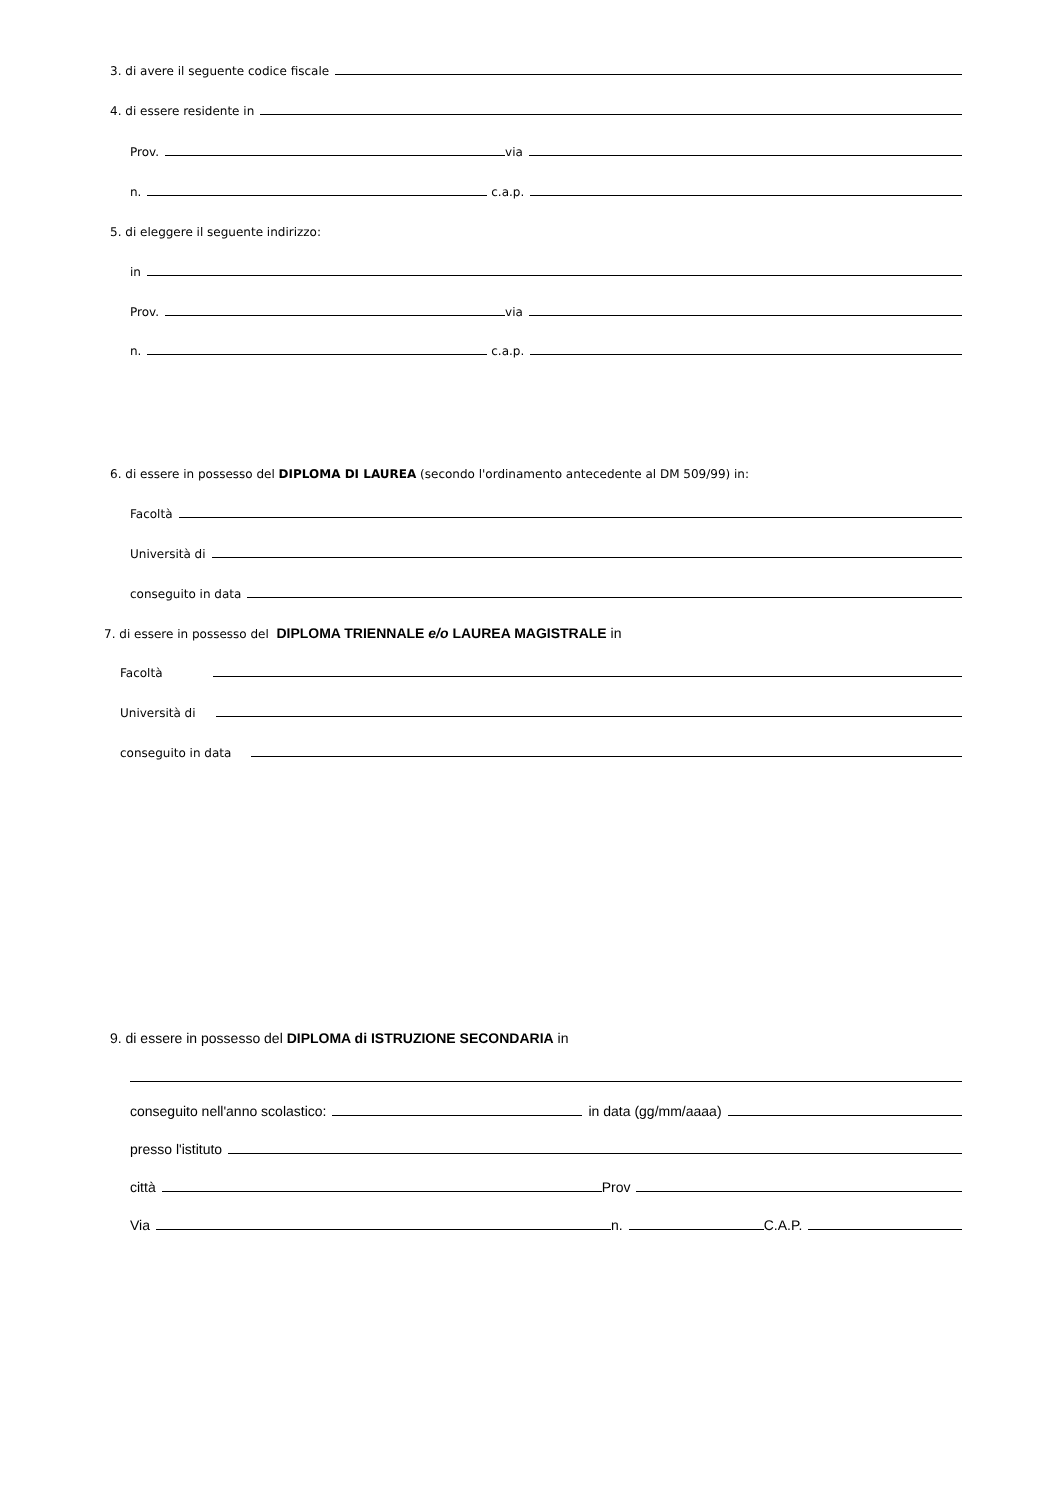3. di avere il seguente codice fiscale
4. di essere residente in
Prov. via
n. c.a.p.
5. di eleggere il seguente indirizzo:
in
Prov. via
n. c.a.p.
6. di essere in possesso del DIPLOMA DI LAUREA (secondo l'ordinamento antecedente al DM 509/99) in:
Facoltà
Università di
conseguito in data
7. di essere in possesso del DIPLOMA TRIENNALE e/o LAUREA MAGISTRALE in
Facoltà
Università di
conseguito in data
9. di essere in possesso del DIPLOMA di ISTRUZIONE SECONDARIA in
conseguito nell'anno scolastico: in data (gg/mm/aaaa)
presso l'istituto
città Prov
Via n. C.A.P.